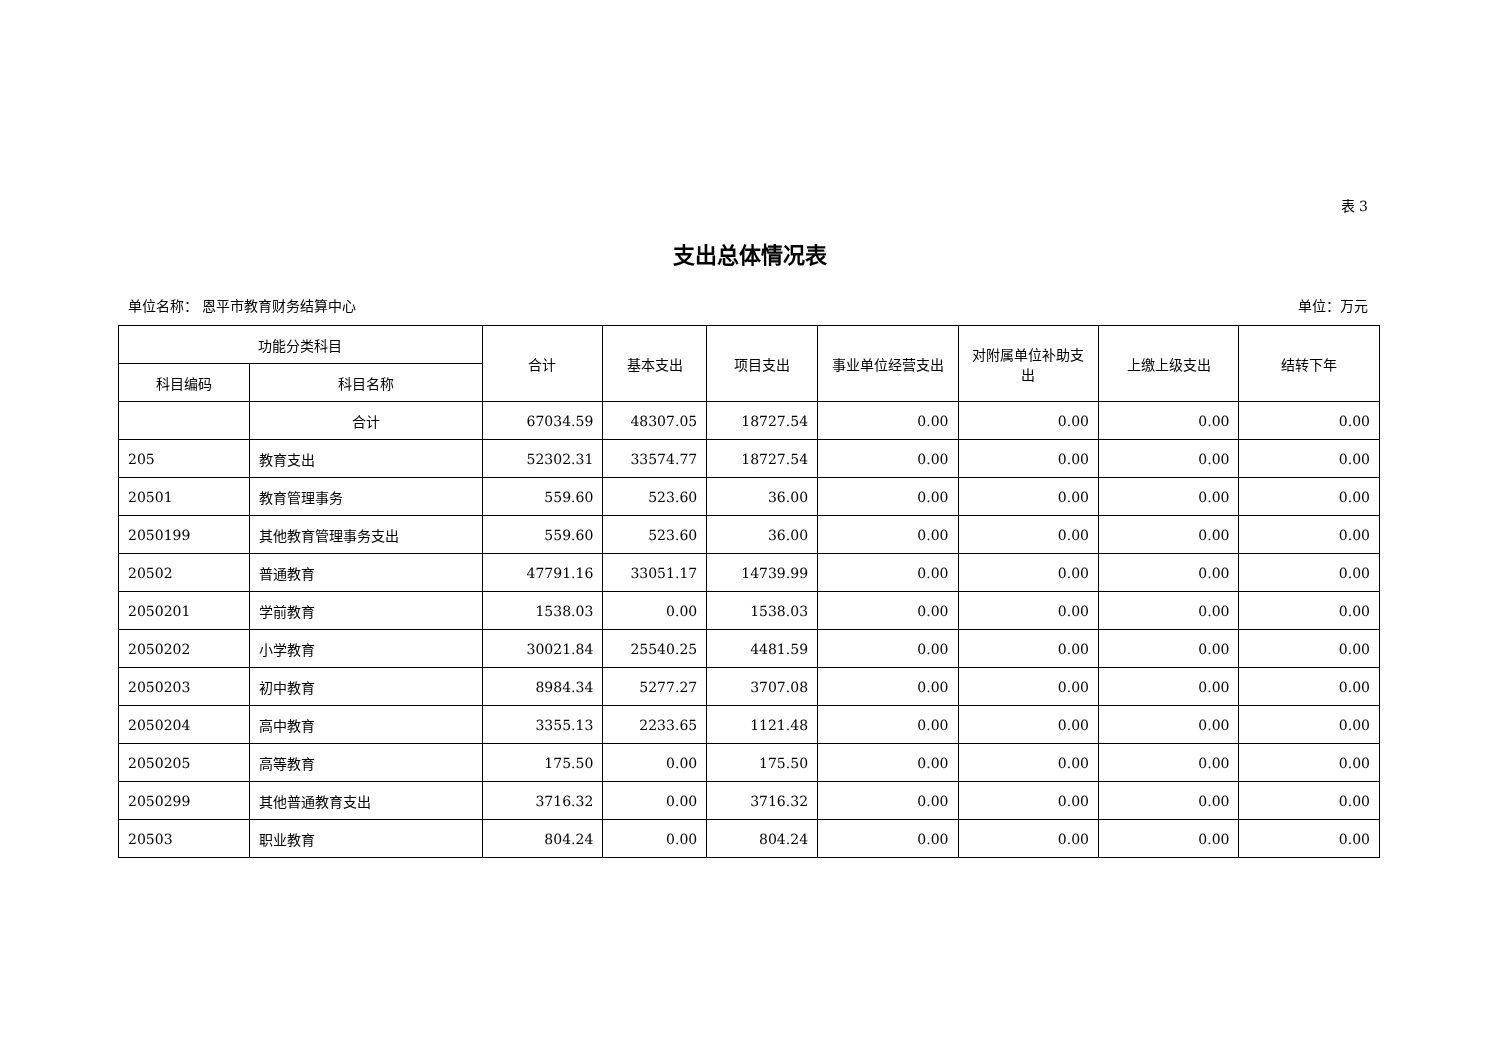表 3
支出总体情况表
单位名称： 恩平市教育财务结算中心 单位：万元
| 功能分类科目 | | 合计 | 基本支出 | 项目支出 | 事业单位经营支出 | 对附属单位补助支出 | 上缴上级支出 | 结转下年 |
| --- | --- | --- | --- | --- | --- | --- | --- | --- |
| 科目编码 | 科目名称 | | | | | | | |
| | 合计 | 67034.59 | 48307.05 | 18727.54 | 0.00 | 0.00 | 0.00 | 0.00 |
| 205 | 教育支出 | 52302.31 | 33574.77 | 18727.54 | 0.00 | 0.00 | 0.00 | 0.00 |
| 20501 | 教育管理事务 | 559.60 | 523.60 | 36.00 | 0.00 | 0.00 | 0.00 | 0.00 |
| 2050199 | 其他教育管理事务支出 | 559.60 | 523.60 | 36.00 | 0.00 | 0.00 | 0.00 | 0.00 |
| 20502 | 普通教育 | 47791.16 | 33051.17 | 14739.99 | 0.00 | 0.00 | 0.00 | 0.00 |
| 2050201 | 学前教育 | 1538.03 | 0.00 | 1538.03 | 0.00 | 0.00 | 0.00 | 0.00 |
| 2050202 | 小学教育 | 30021.84 | 25540.25 | 4481.59 | 0.00 | 0.00 | 0.00 | 0.00 |
| 2050203 | 初中教育 | 8984.34 | 5277.27 | 3707.08 | 0.00 | 0.00 | 0.00 | 0.00 |
| 2050204 | 高中教育 | 3355.13 | 2233.65 | 1121.48 | 0.00 | 0.00 | 0.00 | 0.00 |
| 2050205 | 高等教育 | 175.50 | 0.00 | 175.50 | 0.00 | 0.00 | 0.00 | 0.00 |
| 2050299 | 其他普通教育支出 | 3716.32 | 0.00 | 3716.32 | 0.00 | 0.00 | 0.00 | 0.00 |
| 20503 | 职业教育 | 804.24 | 0.00 | 804.24 | 0.00 | 0.00 | 0.00 | 0.00 |